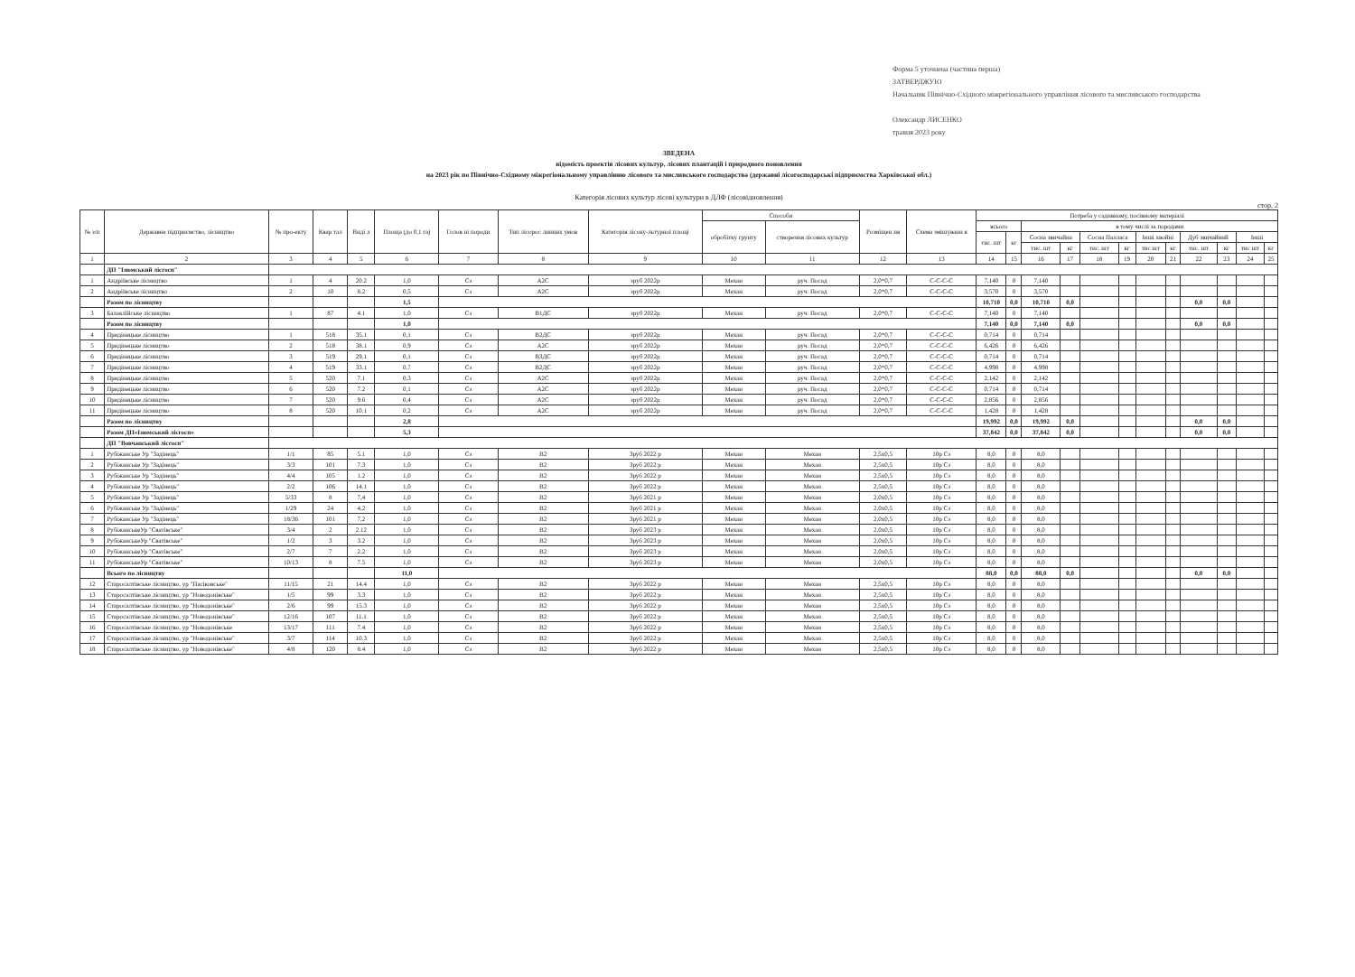Форма 5 уточнена (частина перша)
ЗАТВЕРДЖУЮ
Начальник Північно-Східного міжрегіонального управління лісового та мисливського господарства
Олександр ЛИСЕНКО
травня 2023 року
ЗВЕДЕНА
відомість проектів лісових культур, лісових плантацій і природного поновлення
на 2023 рік по Північно-Східному міжрегіональному управлінню лісового та мисливського господарства (державні лісогосподарські підприємства Харківської обл.)
Категорія лісових культур лісові культури в ДЛФ (лісовідновлення)
стор. 2
| № з/п | Державне підприємство, лісництво | № про-екту | Квар тал | Виді л | Площа (до 0,1 га) | Голов ні породи | Тип лісорос линних умов | Категорія лісоку-льтурної площі | Способи | | Розміщен ня | Схема змішуванн я | Потреба у садивному, посівному матеріалі | | | | | | | | | | | |
| --- | --- | --- | --- | --- | --- | --- | --- | --- | --- | --- | --- | --- | --- | --- | --- | --- | --- | --- | --- | --- | --- | --- | --- | --- |
| | | | | | | | | | обробітку грунту | створення лісових культур | | | всього | | в тому числі за породами | | | | | | | | | |
| | | | | | | | | | | | | | тис. шт | кг | Сосна звичайна | | Сосна Палласа | | Інші хвойні | | Дуб звичайний | | Інші | |
| | | | | | | | | | | | | | | | тис. шт | кг | тис. шт | кг | тис шт | кг | тис. шт | кг | тис шт | кг |
| 1 | 2 | 3 | 4 | 5 | 6 | 7 | 8 | 9 | 10 | 11 | 12 | 13 | 14 | 15 | 16 | 17 | 18 | 19 | 20 | 21 | 22 | 23 | 24 | 25 |
| | ДП "Ізюмський лісгосп" | | | | | | | | | | | | | | | | | | | | | | | |
| 1 | Андріївське лісництво | 1 | 4 | 20.2 | 1,0 | Сз | А2С | зруб 2022р | Механ | руч. Посад | 2,0*0,7 | С-С-С-С | 7,140 | 0 | 7,140 | | | | | | | | | |
| 2 | Андріївське лісництво | 2 | 10 | 8.2 | 0,5 | Сз | А2С | зруб 2022р | Механ | руч. Посад | 2,0*0,7 | С-С-С-С | 3,570 | 0 | 3,570 | | | | | | | | | |
| | Разом по лісництву | | | | 1,5 | | | | | | | | 10,710 | 0,0 | 10,710 | 0,0 | | | | | 0,0 | 0,0 | | |
| 3 | Балаклійське лісництво | 1 | 87 | 4.1 | 1,0 | Сз | В1ДС | зруб 2022р | Механ | руч. Посад | 2,0*0,7 | С-С-С-С | 7,140 | 0 | 7,140 | | | | | | | | | |
| | Разом по лісництву | | | | 1,0 | | | | | | | | 7,140 | 0,0 | 7,140 | 0,0 | | | | | 0,0 | 0,0 | | |
| 4 | Придінецьке лісництво | 1 | 518 | 35.1 | 0,1 | Сз | В2ДС | зруб 2022р | Механ | руч. Посад | 2,0*0,7 | С-С-С-С | 0,714 | 0 | 0,714 | | | | | | | | | |
| 5 | Придінецьке лісництво | 2 | 518 | 38.1 | 0,9 | Сз | А2С | зруб 2022р | Механ | руч. Посад | 2,0*0,7 | С-С-С-С | 6,426 | 0 | 6,426 | | | | | | | | | |
| 6 | Придінецьке лісництво | 3 | 519 | 29.1 | 0,1 | Сз | В3ДС | зруб 2022р | Механ | руч. Посад | 2,0*0,7 | С-С-С-С | 0,714 | 0 | 0,714 | | | | | | | | | |
| 7 | Придінецьке лісництво | 4 | 519 | 33.1 | 0,7 | Сз | В2ДС | зруб 2022р | Механ | руч. Посад | 2,0*0,7 | С-С-С-С | 4,998 | 0 | 4,998 | | | | | | | | | |
| 8 | Придінецьке лісництво | 5 | 520 | 7.1 | 0,3 | Сз | А2С | зруб 2022р | Механ | руч. Посад | 2,0*0,7 | С-С-С-С | 2,142 | 0 | 2,142 | | | | | | | | | |
| 9 | Придінецьке лісництво | 6 | 520 | 7.2 | 0,1 | Сз | А2С | зруб 2022р | Механ | руч. Посад | 2,0*0,7 | С-С-С-С | 0,714 | 0 | 0,714 | | | | | | | | | |
| 10 | Придінецьке лісництво | 7 | 520 | 9.6 | 0,4 | Сз | А2С | зруб 2022р | Механ | руч. Посад | 2,0*0,7 | С-С-С-С | 2,856 | 0 | 2,856 | | | | | | | | | |
| 11 | Придінецьке лісництво | 8 | 520 | 10.1 | 0,2 | Сз | А2С | зруб 2022р | Механ | руч. Посад | 2,0*0,7 | С-С-С-С | 1,428 | 0 | 1,428 | | | | | | | | | |
| | Разом по лісництву | | | | 2,8 | | | | | | | | 19,992 | 0,0 | 19,992 | 0,0 | | | | | 0,0 | 0,0 | | |
| | Разом ДП«Ізюмський лісгосп» | | | | 5,3 | | | | | | | | 37,842 | 0,0 | 37,842 | 0,0 | | | | | 0,0 | 0,0 | | |
| | ДП "Вовчанський лісгосп" | | | | | | | | | | | | | | | | | | | | | | | |
| 1 | Рубіжанське Ур "Задінець" | 1/1 | 85 | 5.1 | 1,0 | Сз | В2 | Зруб 2022 р | Механ | Механ | 2,5х0,5 | 10р Сз | 8,0 | 0 | 8,0 | | | | | | | | | |
| 2 | Рубіжанське Ур "Задінець" | 3/3 | 101 | 7.3 | 1,0 | Сз | В2 | Зруб 2022 р | Механ | Механ | 2,5х0,5 | 10р Сз | 8,0 | 0 | 8,0 | | | | | | | | | |
| 3 | Рубіжанське Ур "Задінець" | 4/4 | 105 | 1.2 | 1,0 | Сз | В2 | Зруб 2022 р | Механ | Механ | 2,5х0,5 | 10р Сз | 8,0 | 0 | 8,0 | | | | | | | | | |
| 4 | Рубіжанське Ур "Задінець" | 2/2 | 106 | 14.1 | 1,0 | Сз | В2 | Зруб 2022 р | Механ | Механ | 2,5х0,5 | 10р Сз | 8,0 | 0 | 8,0 | | | | | | | | | |
| 5 | Рубіжанське Ур "Задінець" | 5/33 | 8 | 7,4 | 1,0 | Сз | В2 | Зруб 2021 р | Механ | Механ | 2,0х0,5 | 10р Сз | 8,0 | 0 | 8,0 | | | | | | | | | |
| 6 | Рубіжанське Ур "Задінець" | 1/29 | 24 | 4,2 | 1,0 | Сз | В2 | Зруб 2021 р | Механ | Механ | 2,0х0,5 | 10р Сз | 8,0 | 0 | 8,0 | | | | | | | | | |
| 7 | Рубіжанське Ур "Задінець" | 18/36 | 101 | 7,2 | 1,0 | Сз | В2 | Зруб 2021 р | Механ | Механ | 2,0х0,5 | 10р Сз | 8,0 | 0 | 8,0 | | | | | | | | | |
| 8 | РубіжанськеУр "Сватівське" | 3/4 | 2 | 2.12 | 1,0 | Сз | В2 | Зруб 2023 р | Механ | Механ | 2,0х0,5 | 10р Сз | 8,0 | 0 | 8,0 | | | | | | | | | |
| 9 | РубіжанськеУр "Сватівське" | 1/2 | 3 | 3.2 | 1,0 | Сз | В2 | Зруб 2023 р | Механ | Механ | 2,0х0,5 | 10р Сз | 8,0 | 0 | 8,0 | | | | | | | | | |
| 10 | РубіжанськеУр "Сватівське" | 2/7 | 7 | 2.2 | 1,0 | Сз | В2 | Зруб 2023 р | Механ | Механ | 2,0х0,5 | 10р Сз | 8,0 | 0 | 8,0 | | | | | | | | | |
| 11 | РубіжанськеУр "Сватівське" | 10/13 | 8 | 7.5 | 1,0 | Сз | В2 | Зруб 2023 р | Механ | Механ | 2,0х0,5 | 10р Сз | 8,0 | 0 | 8,0 | | | | | | | | | |
| | Всього по лісництву | | | | 11,0 | | | | | | | | 88,0 | 0,0 | 88,0 | 0,0 | | | | | 0,0 | 0,0 | | |
| 12 | Старосалтівське лісництво, ур "Пасіковське" | 11/15 | 21 | 14.4 | 1,0 | Сз | В2 | Зруб 2022 р | Механ | Механ | 2,5х0,5 | 10р Сз | 8,0 | 0 | 8,0 | | | | | | | | | |
| 13 | Старосалтівське лісництво, ур "Новодонівське" | 1/5 | 99 | 3.3 | 1,0 | Сз | В2 | Зруб 2022 р | Механ | Механ | 2,5х0,5 | 10р Сз | 8,0 | 0 | 8,0 | | | | | | | | | |
| 14 | Старосалтівське лісництво, ур "Новодонівське" | 2/6 | 99 | 15.3 | 1,0 | Сз | В2 | Зруб 2022 р | Механ | Механ | 2,5х0,5 | 10р Сз | 8,0 | 0 | 8,0 | | | | | | | | | |
| 15 | Старосалтівське лісництво, ур "Новодонівське" | 12/16 | 107 | 11.1 | 1,0 | Сз | В2 | Зруб 2022 р | Механ | Механ | 2,5х0,5 | 10р Сз | 8,0 | 0 | 8,0 | | | | | | | | | |
| 16 | Старосалтівське лісництво, ур "Новодонівське | 13/17 | 111 | 7.4 | 1,0 | Сз | В2 | Зруб 2022 р | Механ | Механ | 2,5х0,5 | 10р Сз | 8,0 | 0 | 8,0 | | | | | | | | | |
| 17 | Старосалтівське лісництво, ур "Новодонівське" | 3/7 | 114 | 10.3 | 1,0 | Сз | В2 | Зруб 2022 р | Механ | Механ | 2,5х0,5 | 10р Сз | 8,0 | 0 | 8,0 | | | | | | | | | |
| 18 | Старосалтівське лісництво, ур "Новодонівське" | 4/8 | 120 | 8.4 | 1,0 | Сз | В2 | Зруб 2022 р | Механ | Механ | 2,5х0,5 | 10р Сз | 8,0 | 0 | 8,0 | | | | | | | | | |